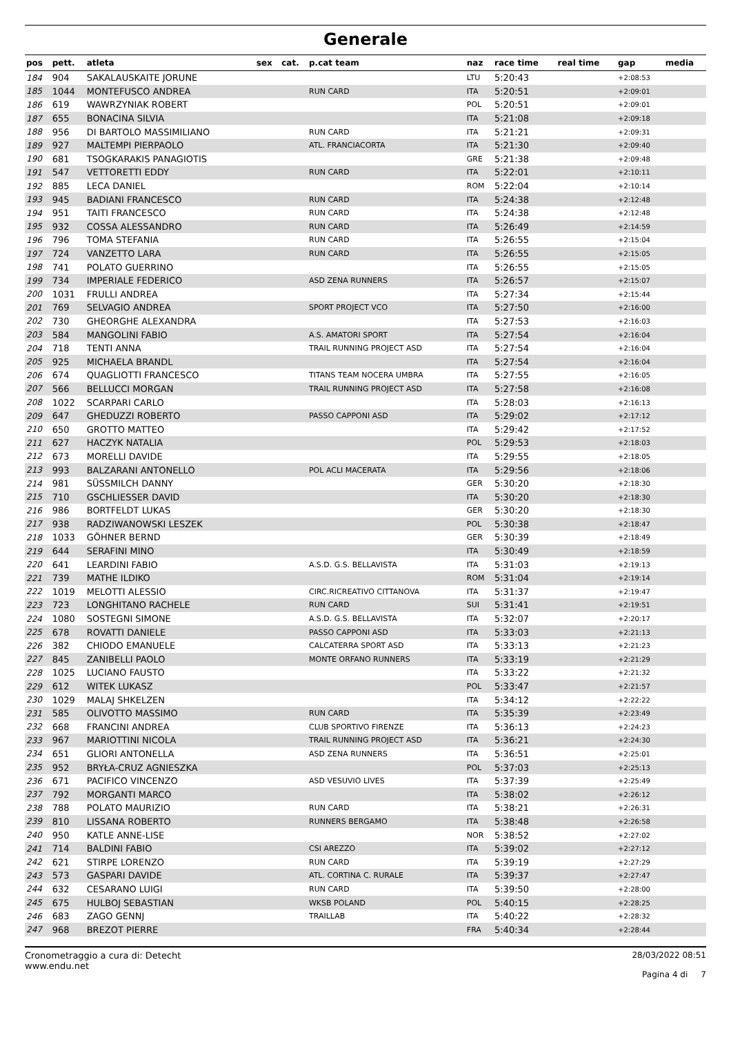Generale
| pos | pett. | atleta | sex | cat. | p.cat team | naz | race time | real time | gap | media |
| --- | --- | --- | --- | --- | --- | --- | --- | --- | --- | --- |
| 184 | 904 | SAKALAUSKAITE JORUNE | | | | LTU | 5:20:43 | | +2:08:53 | |
| 185 | 1044 | MONTEFUSCO ANDREA | | | RUN CARD | ITA | 5:20:51 | | +2:09:01 | |
| 186 | 619 | WAWRZYNIAK ROBERT | | | | POL | 5:20:51 | | +2:09:01 | |
| 187 | 655 | BONACINA SILVIA | | | | ITA | 5:21:08 | | +2:09:18 | |
| 188 | 956 | DI BARTOLO MASSIMILIANO | | | RUN CARD | ITA | 5:21:21 | | +2:09:31 | |
| 189 | 927 | MALTEMPI PIERPAOLO | | | ATL. FRANCIACORTA | ITA | 5:21:30 | | +2:09:40 | |
| 190 | 681 | TSOGKARAKIS PANAGIOTIS | | | | GRE | 5:21:38 | | +2:09:48 | |
| 191 | 547 | VETTORETTI EDDY | | | RUN CARD | ITA | 5:22:01 | | +2:10:11 | |
| 192 | 885 | LECA DANIEL | | | | ROM | 5:22:04 | | +2:10:14 | |
| 193 | 945 | BADIANI FRANCESCO | | | RUN CARD | ITA | 5:24:38 | | +2:12:48 | |
| 194 | 951 | TAITI FRANCESCO | | | RUN CARD | ITA | 5:24:38 | | +2:12:48 | |
| 195 | 932 | COSSA ALESSANDRO | | | RUN CARD | ITA | 5:26:49 | | +2:14:59 | |
| 196 | 796 | TOMA STEFANIA | | | RUN CARD | ITA | 5:26:55 | | +2:15:04 | |
| 197 | 724 | VANZETTO LARA | | | RUN CARD | ITA | 5:26:55 | | +2:15:05 | |
| 198 | 741 | POLATO GUERRINO | | | | ITA | 5:26:55 | | +2:15:05 | |
| 199 | 734 | IMPERIALE FEDERICO | | | ASD ZENA RUNNERS | ITA | 5:26:57 | | +2:15:07 | |
| 200 | 1031 | FRULLI ANDREA | | | | ITA | 5:27:34 | | +2:15:44 | |
| 201 | 769 | SELVAGIO ANDREA | | | SPORT PROJECT VCO | ITA | 5:27:50 | | +2:16:00 | |
| 202 | 730 | GHEORGHE ALEXANDRA | | | | ITA | 5:27:53 | | +2:16:03 | |
| 203 | 584 | MANGOLINI FABIO | | | A.S. AMATORI SPORT | ITA | 5:27:54 | | +2:16:04 | |
| 204 | 718 | TENTI ANNA | | | TRAIL RUNNING PROJECT ASD | ITA | 5:27:54 | | +2:16:04 | |
| 205 | 925 | MICHAELA BRANDL | | | | ITA | 5:27:54 | | +2:16:04 | |
| 206 | 674 | QUAGLIOTTI FRANCESCO | | | TITANS TEAM NOCERA UMBRA | ITA | 5:27:55 | | +2:16:05 | |
| 207 | 566 | BELLUCCI MORGAN | | | TRAIL RUNNING PROJECT ASD | ITA | 5:27:58 | | +2:16:08 | |
| 208 | 1022 | SCARPARI CARLO | | | | ITA | 5:28:03 | | +2:16:13 | |
| 209 | 647 | GHEDUZZI ROBERTO | | | PASSO CAPPONI ASD | ITA | 5:29:02 | | +2:17:12 | |
| 210 | 650 | GROTTO MATTEO | | | | ITA | 5:29:42 | | +2:17:52 | |
| 211 | 627 | HACZYK NATALIA | | | | POL | 5:29:53 | | +2:18:03 | |
| 212 | 673 | MORELLI DAVIDE | | | | ITA | 5:29:55 | | +2:18:05 | |
| 213 | 993 | BALZARANI ANTONELLO | | | POL ACLI MACERATA | ITA | 5:29:56 | | +2:18:06 | |
| 214 | 981 | SÜSSMILCH DANNY | | | | GER | 5:30:20 | | +2:18:30 | |
| 215 | 710 | GSCHLIESSER DAVID | | | | ITA | 5:30:20 | | +2:18:30 | |
| 216 | 986 | BORTFELDT LUKAS | | | | GER | 5:30:20 | | +2:18:30 | |
| 217 | 938 | RADZIWANOWSKI LESZEK | | | | POL | 5:30:38 | | +2:18:47 | |
| 218 | 1033 | GÖHNER BERND | | | | GER | 5:30:39 | | +2:18:49 | |
| 219 | 644 | SERAFINI MINO | | | | ITA | 5:30:49 | | +2:18:59 | |
| 220 | 641 | LEARDINI FABIO | | | A.S.D. G.S. BELLAVISTA | ITA | 5:31:03 | | +2:19:13 | |
| 221 | 739 | MATHE ILDIKO | | | | ROM | 5:31:04 | | +2:19:14 | |
| 222 | 1019 | MELOTTI ALESSIO | | | CIRC.RICREATIVO CITTANOVA | ITA | 5:31:37 | | +2:19:47 | |
| 223 | 723 | LONGHITANO RACHELE | | | RUN CARD | SUI | 5:31:41 | | +2:19:51 | |
| 224 | 1080 | SOSTEGNI SIMONE | | | A.S.D. G.S. BELLAVISTA | ITA | 5:32:07 | | +2:20:17 | |
| 225 | 678 | ROVATTI DANIELE | | | PASSO CAPPONI ASD | ITA | 5:33:03 | | +2:21:13 | |
| 226 | 382 | CHIODO EMANUELE | | | CALCATERRA SPORT ASD | ITA | 5:33:13 | | +2:21:23 | |
| 227 | 845 | ZANIBELLI PAOLO | | | MONTE ORFANO RUNNERS | ITA | 5:33:19 | | +2:21:29 | |
| 228 | 1025 | LUCIANO FAUSTO | | | | ITA | 5:33:22 | | +2:21:32 | |
| 229 | 612 | WITEK LUKASZ | | | | POL | 5:33:47 | | +2:21:57 | |
| 230 | 1029 | MALAJ SHKELZEN | | | | ITA | 5:34:12 | | +2:22:22 | |
| 231 | 585 | OLIVOTTO MASSIMO | | | RUN CARD | ITA | 5:35:39 | | +2:23:49 | |
| 232 | 668 | FRANCINI ANDREA | | | CLUB SPORTIVO FIRENZE | ITA | 5:36:13 | | +2:24:23 | |
| 233 | 967 | MARIOTTINI NICOLA | | | TRAIL RUNNING PROJECT ASD | ITA | 5:36:21 | | +2:24:30 | |
| 234 | 651 | GLIORI ANTONELLA | | | ASD ZENA RUNNERS | ITA | 5:36:51 | | +2:25:01 | |
| 235 | 952 | BRYŁA-CRUZ AGNIESZKA | | | | POL | 5:37:03 | | +2:25:13 | |
| 236 | 671 | PACIFICO VINCENZO | | | ASD VESUVIO LIVES | ITA | 5:37:39 | | +2:25:49 | |
| 237 | 792 | MORGANTI MARCO | | | | ITA | 5:38:02 | | +2:26:12 | |
| 238 | 788 | POLATO MAURIZIO | | | RUN CARD | ITA | 5:38:21 | | +2:26:31 | |
| 239 | 810 | LISSANA ROBERTO | | | RUNNERS BERGAMO | ITA | 5:38:48 | | +2:26:58 | |
| 240 | 950 | KATLE ANNE-LISE | | | | NOR | 5:38:52 | | +2:27:02 | |
| 241 | 714 | BALDINI FABIO | | | CSI AREZZO | ITA | 5:39:02 | | +2:27:12 | |
| 242 | 621 | STIRPE LORENZO | | | RUN CARD | ITA | 5:39:19 | | +2:27:29 | |
| 243 | 573 | GASPARI DAVIDE | | | ATL. CORTINA C. RURALE | ITA | 5:39:37 | | +2:27:47 | |
| 244 | 632 | CESARANO LUIGI | | | RUN CARD | ITA | 5:39:50 | | +2:28:00 | |
| 245 | 675 | HULBOJ SEBASTIAN | | | WKSB POLAND | POL | 5:40:15 | | +2:28:25 | |
| 246 | 683 | ZAGO GENNJ | | | TRAILLAB | ITA | 5:40:22 | | +2:28:32 | |
| 247 | 968 | BREZOT PIERRE | | | | FRA | 5:40:34 | | +2:28:44 | |
Cronometraggio a cura di: Detecht
www.endu.net
28/03/2022 08:51
Pagina 4 di 7